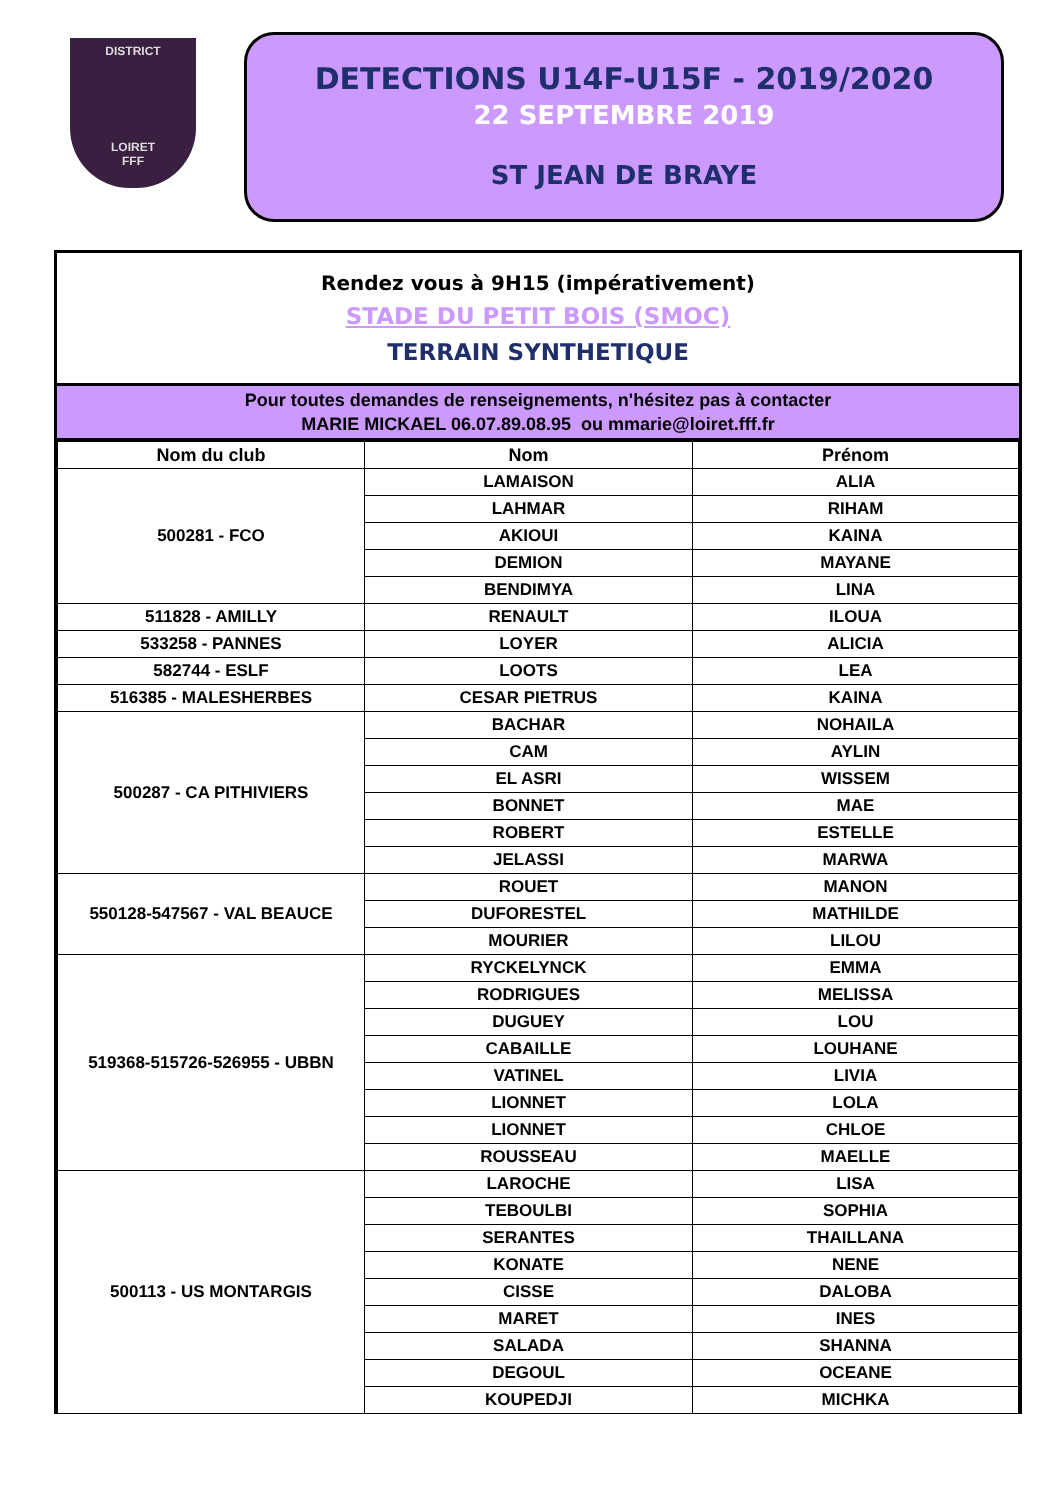DISTRICT
LOIRET
FFF
DETECTIONS U14F-U15F - 2019/2020
22 SEPTEMBRE 2019
ST JEAN DE BRAYE
Rendez vous à 9H15 (impérativement)
STADE DU PETIT BOIS (SMOC)
TERRAIN SYNTHETIQUE
Pour toutes demandes de renseignements, n'hésitez pas à contacter
MARIE MICKAEL 06.07.89.08.95 ou mmarie@loiret.fff.fr
| Nom du club | Nom | Prénom |
| --- | --- | --- |
| 500281 - FCO | LAMAISON | ALIA |
| | LAHMAR | RIHAM |
| | AKIOUI | KAINA |
| | DEMION | MAYANE |
| | BENDIMYA | LINA |
| 511828 - AMILLY | RENAULT | ILOUA |
| 533258 - PANNES | LOYER | ALICIA |
| 582744 - ESLF | LOOTS | LEA |
| 516385 - MALESHERBES | CESAR PIETRUS | KAINA |
| 500287 - CA PITHIVIERS | BACHAR | NOHAILA |
| | CAM | AYLIN |
| | EL ASRI | WISSEM |
| | BONNET | MAE |
| | ROBERT | ESTELLE |
| | JELASSI | MARWA |
| 550128-547567 - VAL BEAUCE | ROUET | MANON |
| | DUFORESTEL | MATHILDE |
| | MOURIER | LILOU |
| 519368-515726-526955 - UBBN | RYCKELYNCK | EMMA |
| | RODRIGUES | MELISSA |
| | DUGUEY | LOU |
| | CABAILLE | LOUHANE |
| | VATINEL | LIVIA |
| | LIONNET | LOLA |
| | LIONNET | CHLOE |
| | ROUSSEAU | MAELLE |
| 500113 - US MONTARGIS | LAROCHE | LISA |
| | TEBOULBI | SOPHIA |
| | SERANTES | THAILLANA |
| | KONATE | NENE |
| | CISSE | DALOBA |
| | MARET | INES |
| | SALADA | SHANNA |
| | DEGOUL | OCEANE |
| | KOUPEDJI | MICHKA |